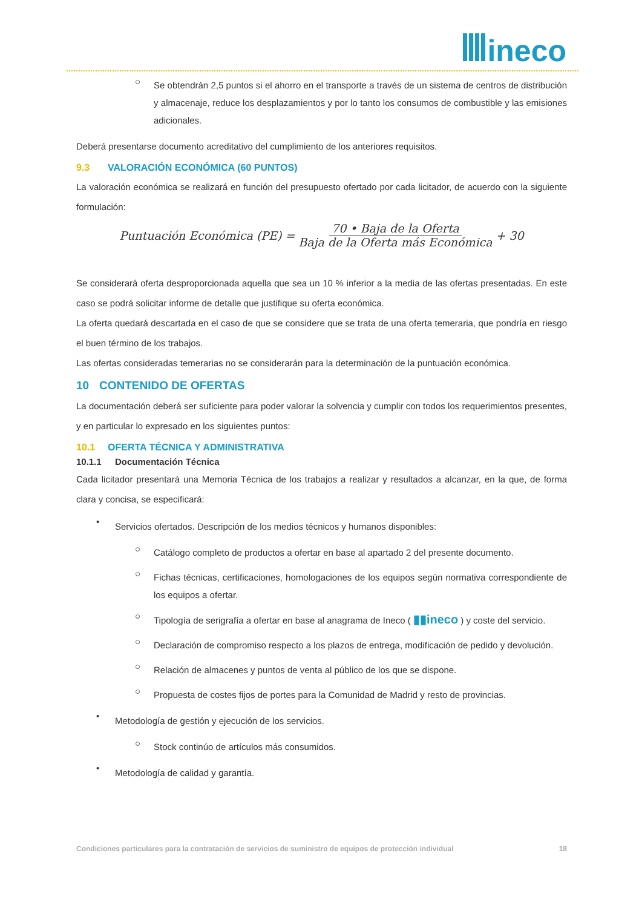ineco
○
Se obtendrán 2,5 puntos si el ahorro en el transporte a través de un sistema de centros de distribución y almacenaje, reduce los desplazamientos y por lo tanto los consumos de combustible y las emisiones adicionales.
Deberá presentarse documento acreditativo del cumplimiento de los anteriores requisitos.
9.3 VALORACIÓN ECONÓMICA (60 PUNTOS)
La valoración económica se realizará en función del presupuesto ofertado por cada licitador, de acuerdo con la siguiente formulación:
Puntuación Económica (PE) = 70 • Baja de la Oferta Baja de la Oferta más Económica + 30
Se considerará oferta desproporcionada aquella que sea un 10 % inferior a la media de las ofertas presentadas. En este caso se podrá solicitar informe de detalle que justifique su oferta económica.
La oferta quedará descartada en el caso de que se considere que se trata de una oferta temeraria, que pondría en riesgo el buen término de los trabajos.
Las ofertas consideradas temerarias no se considerarán para la determinación de la puntuación económica.
10 CONTENIDO DE OFERTAS
La documentación deberá ser suficiente para poder valorar la solvencia y cumplir con todos los requerimientos presentes, y en particular lo expresado en los siguientes puntos:
10.1 OFERTA TÉCNICA Y ADMINISTRATIVA
10.1.1 Documentación Técnica
Cada licitador presentará una Memoria Técnica de los trabajos a realizar y resultados a alcanzar, en la que, de forma clara y concisa, se especificará:
•
Servicios ofertados. Descripción de los medios técnicos y humanos disponibles:
○
Catálogo completo de productos a ofertar en base al apartado 2 del presente documento.
○
Fichas técnicas, certificaciones, homologaciones de los equipos según normativa correspondiente de los equipos a ofertar.
○
Tipología de serigrafía a ofertar en base al anagrama de Ineco ( ▮▮ineco ) y coste del servicio.
○
Declaración de compromiso respecto a los plazos de entrega, modificación de pedido y devolución.
○
Relación de almacenes y puntos de venta al público de los que se dispone.
○
Propuesta de costes fijos de portes para la Comunidad de Madrid y resto de provincias.
•
Metodología de gestión y ejecución de los servicios.
○
Stock continúo de artículos más consumidos.
•
Metodología de calidad y garantía.
Condiciones particulares para la contratación de servicios de suministro de equipos de protección individual 18